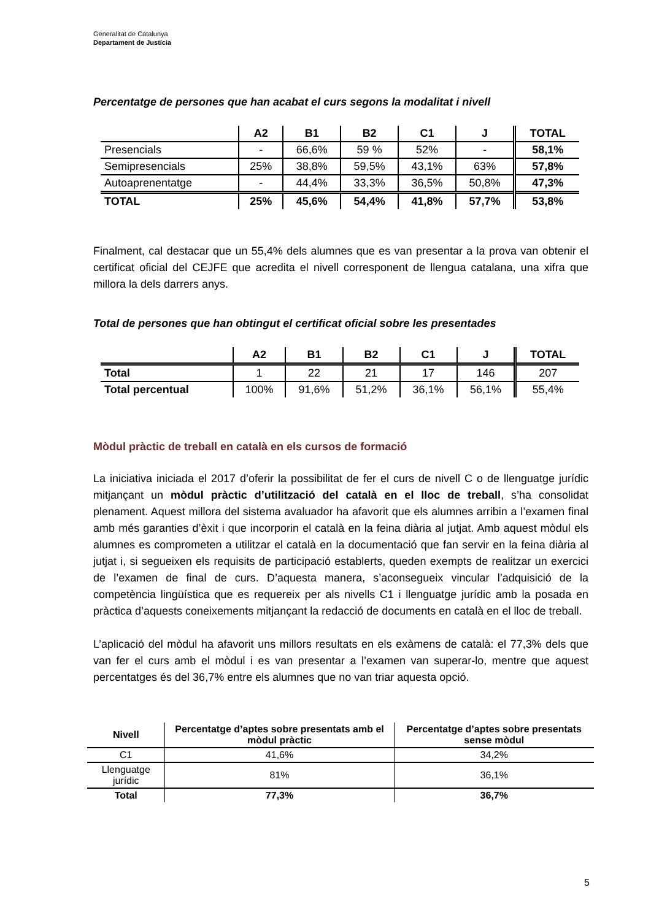Generalitat de Catalunya
Departament de Justícia
Percentatge de persones que han acabat el curs segons la modalitat i nivell
| | A2 | B1 | B2 | C1 | J | TOTAL |
| --- | --- | --- | --- | --- | --- | --- |
| Presencials | - | 66,6% | 59 % | 52% | - | 58,1% |
| Semipresencials | 25% | 38,8% | 59,5% | 43,1% | 63% | 57,8% |
| Autoaprenentatge | - | 44,4% | 33,3% | 36,5% | 50,8% | 47,3% |
| TOTAL | 25% | 45,6% | 54,4% | 41,8% | 57,7% | 53,8% |
Finalment, cal destacar que un 55,4% dels alumnes que es van presentar a la prova van obtenir el certificat oficial del CEJFE que acredita el nivell corresponent de llengua catalana, una xifra que millora la dels darrers anys.
Total de persones que han obtingut el certificat oficial sobre les presentades
| | A2 | B1 | B2 | C1 | J | TOTAL |
| --- | --- | --- | --- | --- | --- | --- |
| Total | 1 | 22 | 21 | 17 | 146 | 207 |
| Total percentual | 100% | 91,6% | 51,2% | 36,1% | 56,1% | 55,4% |
Mòdul pràctic de treball en català en els cursos de formació
La iniciativa iniciada el 2017 d’oferir la possibilitat de fer el curs de nivell C o de llenguatge jurídic mitjançant un mòdul pràctic d’utilització del català en el lloc de treball, s’ha consolidat plenament. Aquest millora del sistema avaluador ha afavorit que els alumnes arribin a l’examen final amb més garanties d’èxit i que incorporin el català en la feina diària al jutjat. Amb aquest mòdul els alumnes es comprometen a utilitzar el català en la documentació que fan servir en la feina diària al jutjat i, si segueixen els requisits de participació establerts, queden exempts de realitzar un exercici de l’examen de final de curs. D’aquesta manera, s’aconsegueix vincular l’adquisició de la competència lingüística que es requereix per als nivells C1 i llenguatge jurídic amb la posada en pràctica d’aquests coneixements mitjançant la redacció de documents en català en el lloc de treball.
L’aplicació del mòdul ha afavorit uns millors resultats en els exàmens de català: el 77,3% dels que van fer el curs amb el mòdul i es van presentar a l’examen van superar-lo, mentre que aquest percentatges és del 36,7% entre els alumnes que no van triar aquesta opció.
| Nivell | Percentatge d’aptes sobre presentats amb el mòdul pràctic | Percentatge d’aptes sobre presentats sense mòdul |
| --- | --- | --- |
| C1 | 41,6% | 34,2% |
| Llenguatge jurídic | 81% | 36,1% |
| Total | 77,3% | 36,7% |
5